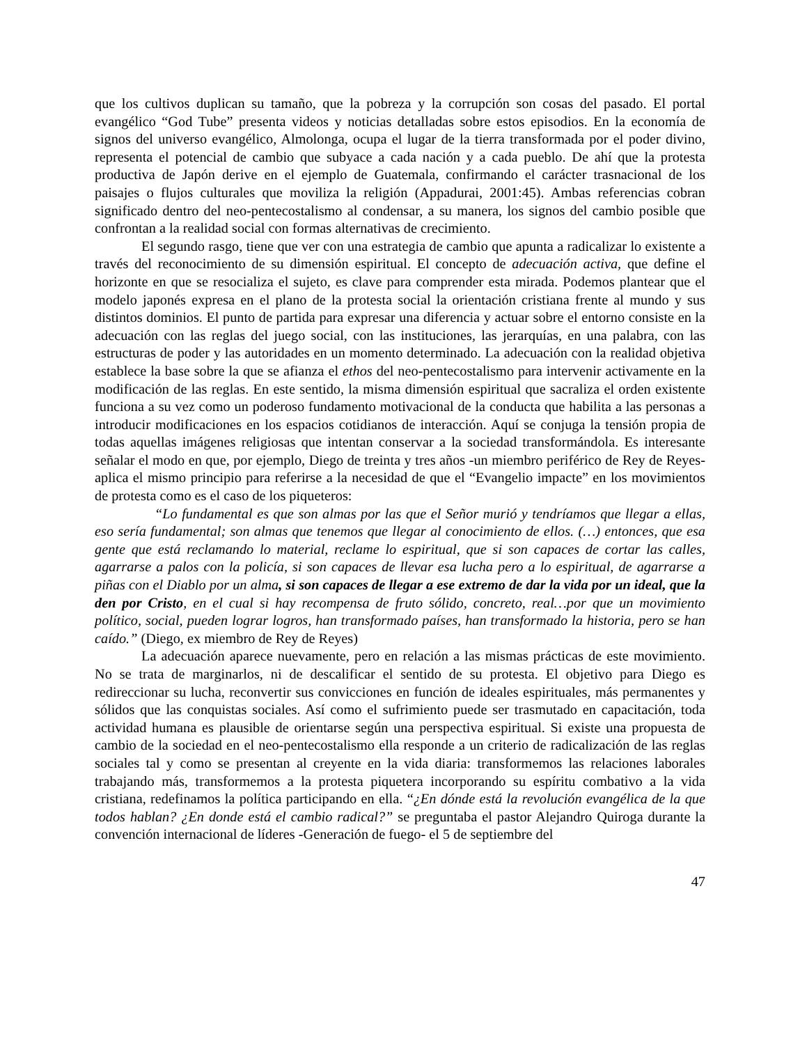que los cultivos duplican su tamaño, que la pobreza y la corrupción son cosas del pasado. El portal evangélico “God Tube” presenta videos y noticias detalladas sobre estos episodios. En la economía de signos del universo evangélico, Almolonga, ocupa el lugar de la tierra transformada por el poder divino, representa el potencial de cambio que subyace a cada nación y a cada pueblo. De ahí que la protesta productiva de Japón derive en el ejemplo de Guatemala, confirmando el carácter trasnacional de los paisajes o flujos culturales que moviliza la religión (Appadurai, 2001:45). Ambas referencias cobran significado dentro del neo-pentecostalismo al condensar, a su manera, los signos del cambio posible que confrontan a la realidad social con formas alternativas de crecimiento.
El segundo rasgo, tiene que ver con una estrategia de cambio que apunta a radicalizar lo existente a través del reconocimiento de su dimensión espiritual. El concepto de adecuación activa, que define el horizonte en que se resocializa el sujeto, es clave para comprender esta mirada. Podemos plantear que el modelo japonés expresa en el plano de la protesta social la orientación cristiana frente al mundo y sus distintos dominios. El punto de partida para expresar una diferencia y actuar sobre el entorno consiste en la adecuación con las reglas del juego social, con las instituciones, las jerarquías, en una palabra, con las estructuras de poder y las autoridades en un momento determinado. La adecuación con la realidad objetiva establece la base sobre la que se afianza el ethos del neo-pentecostalismo para intervenir activamente en la modificación de las reglas. En este sentido, la misma dimensión espiritual que sacraliza el orden existente funciona a su vez como un poderoso fundamento motivacional de la conducta que habilita a las personas a introducir modificaciones en los espacios cotidianos de interacción. Aquí se conjuga la tensión propia de todas aquellas imágenes religiosas que intentan conservar a la sociedad transformándola. Es interesante señalar el modo en que, por ejemplo, Diego de treinta y tres años -un miembro periférico de Rey de Reyes- aplica el mismo principio para referirse a la necesidad de que el “Evangelio impacte” en los movimientos de protesta como es el caso de los piqueteros:
“Lo fundamental es que son almas por las que el Señor murió y tendríamos que llegar a ellas, eso sería fundamental; son almas que tenemos que llegar al conocimiento de ellos. (…) entonces, que esa gente que está reclamando lo material, reclame lo espiritual, que si son capaces de cortar las calles, agarrarse a palos con la policía, si son capaces de llevar esa lucha pero a lo espiritual, de agarrarse a piñas con el Diablo por un alma, si son capaces de llegar a ese extremo de dar la vida por un ideal, que la den por Cristo, en el cual si hay recompensa de fruto sólido, concreto, real…por que un movimiento político, social, pueden lograr logros, han transformado países, han transformado la historia, pero se han caído.” (Diego, ex miembro de Rey de Reyes)
La adecuación aparece nuevamente, pero en relación a las mismas prácticas de este movimiento. No se trata de marginarlos, ni de descalificar el sentido de su protesta. El objetivo para Diego es redireccionar su lucha, reconvertir sus convicciones en función de ideales espirituales, más permanentes y sólidos que las conquistas sociales. Así como el sufrimiento puede ser trasmutado en capacitación, toda actividad humana es plausible de orientarse según una perspectiva espiritual. Si existe una propuesta de cambio de la sociedad en el neo-pentecostalismo ella responde a un criterio de radicalización de las reglas sociales tal y como se presentan al creyente en la vida diaria: transformemos las relaciones laborales trabajando más, transformemos a la protesta piquetera incorporando su espíritu combativo a la vida cristiana, redefinamos la política participando en ella. “¿En dónde está la revolución evangélica de la que todos hablan? ¿En donde está el cambio radical?” se preguntaba el pastor Alejandro Quiroga durante la convención internacional de líderes -Generación de fuego- el 5 de septiembre del
47